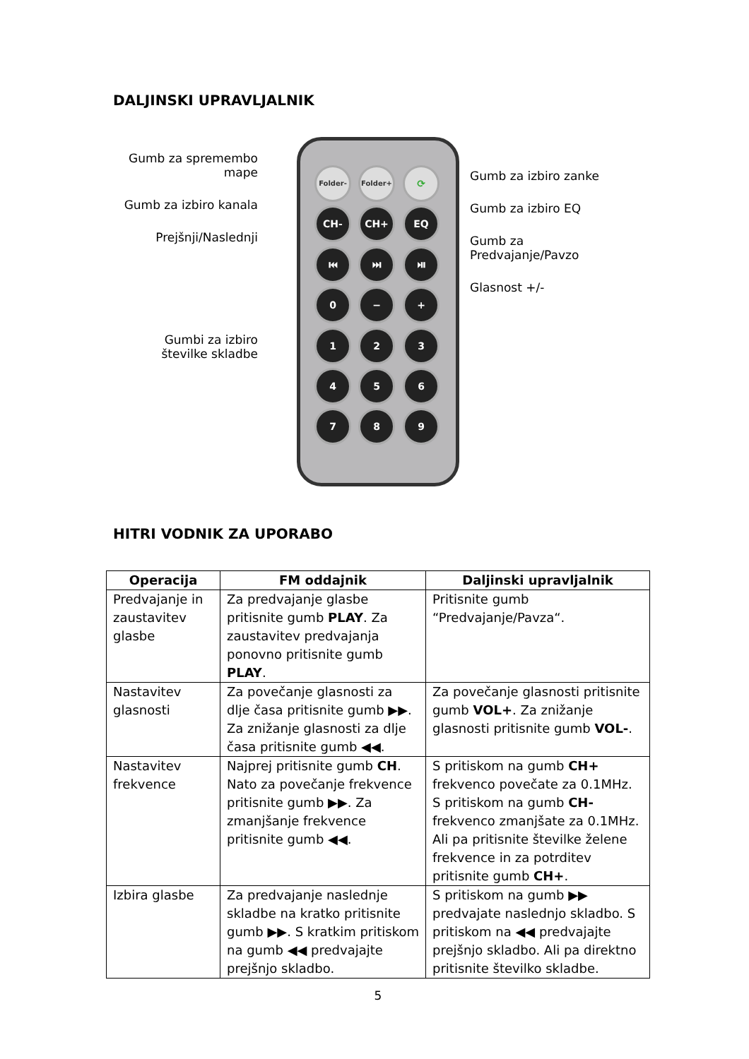DALJINSKI UPRAVLJALNIK
Gumb za spremembo
mape
Gumb za izbiro kanala
Prejšnji/Naslednji
Gumbi za izbiro
številke skladbe
Folder- Folder+ ⟳
CH- CH+ EQ
⏮ ⏭ ⏯
0 − +
1 2 3
4 5 6
7 8 9
Gumb za izbiro zanke
Gumb za izbiro EQ
Gumb za
Predvajanje/Pavzo
Glasnost +/-
HITRI VODNIK ZA UPORABO
| Operacija | FM oddajnik | Daljinski upravljalnik |
| --- | --- | --- |
| Predvajanje in zaustavitev glasbe | Za predvajanje glasbe pritisnite gumb PLAY . Za zaustavitev predvajanja ponovno pritisnite gumb PLAY . | Pritisnite gumb “Predvajanje/Pavza“. |
| Nastavitev glasnosti | Za povečanje glasnosti za dlje časa pritisnite gumb ▶▶. Za znižanje glasnosti za dlje časa pritisnite gumb ◀◀. | Za povečanje glasnosti pritisnite gumb VOL+ . Za znižanje glasnosti pritisnite gumb VOL- . |
| Nastavitev frekvence | Najprej pritisnite gumb CH . Nato za povečanje frekvence pritisnite gumb ▶▶. Za zmanjšanje frekvence pritisnite gumb ◀◀. | S pritiskom na gumb CH+ frekvenco povečate za 0.1MHz. S pritiskom na gumb CH- frekvenco zmanjšate za 0.1MHz. Ali pa pritisnite številke želene frekvence in za potrditev pritisnite gumb CH+ . |
| Izbira glasbe | Za predvajanje naslednje skladbe na kratko pritisnite gumb ▶▶. S kratkim pritiskom na gumb ◀◀ predvajajte prejšnjo skladbo. | S pritiskom na gumb ▶▶ predvajate naslednjo skladbo. S pritiskom na ◀◀ predvajajte prejšnjo skladbo. Ali pa direktno pritisnite številko skladbe. |
5